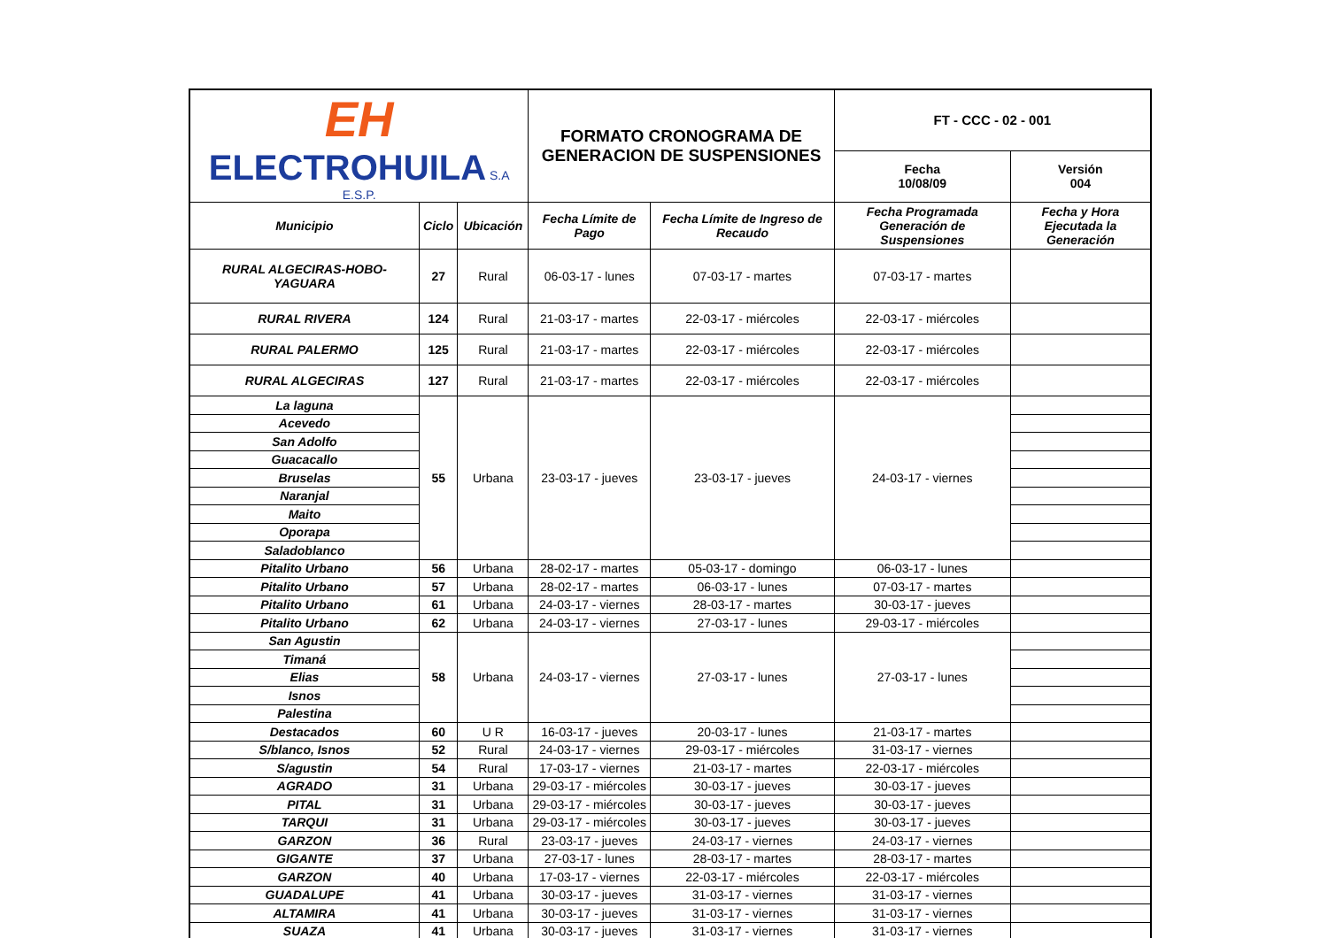| EH ELECTROHUILA S.A E.S.P. | | | FORMATO CRONOGRAMA DE GENERACION DE SUSPENSIONES | | FT - CCC - 02 - 001 | |
| | | | | | Fecha 10/08/09 | Versión 004 |
| Municipio | Ciclo | Ubicación | Fecha Límite de Pago | Fecha Límite de Ingreso de Recaudo | Fecha Programada Generación de Suspensiones | Fecha y Hora Ejecutada la Generación |
| RURAL ALGECIRAS-HOBO-YAGUARA | 27 | Rural | 06-03-17 - lunes | 07-03-17 - martes | 07-03-17 - martes | |
| RURAL RIVERA | 124 | Rural | 21-03-17 - martes | 22-03-17 - miércoles | 22-03-17 - miércoles | |
| RURAL PALERMO | 125 | Rural | 21-03-17 - martes | 22-03-17 - miércoles | 22-03-17 - miércoles | |
| RURAL ALGECIRAS | 127 | Rural | 21-03-17 - martes | 22-03-17 - miércoles | 22-03-17 - miércoles | |
| La laguna | 55 | Urbana | 23-03-17 - jueves | 23-03-17 - jueves | 24-03-17 - viernes | |
| Acevedo | | | | | | |
| San Adolfo | | | | | | |
| Guacacallo | | | | | | |
| Bruselas | | | | | | |
| Naranjal | | | | | | |
| Maito | | | | | | |
| Oporapa | | | | | | |
| Saladoblanco | | | | | | |
| Pitalito Urbano | 56 | Urbana | 28-02-17 - martes | 05-03-17 - domingo | 06-03-17 - lunes | |
| Pitalito Urbano | 57 | Urbana | 28-02-17 - martes | 06-03-17 - lunes | 07-03-17 - martes | |
| Pitalito Urbano | 61 | Urbana | 24-03-17 - viernes | 28-03-17 - martes | 30-03-17 - jueves | |
| Pitalito Urbano | 62 | Urbana | 24-03-17 - viernes | 27-03-17 - lunes | 29-03-17 - miércoles | |
| San Agustin | 58 | Urbana | 24-03-17 - viernes | 27-03-17 - lunes | 27-03-17 - lunes | |
| Timaná | | | | | | |
| Elias | | | | | | |
| Isnos | | | | | | |
| Palestina | | | | | | |
| Destacados | 60 | U R | 16-03-17 - jueves | 20-03-17 - lunes | 21-03-17 - martes | |
| S/blanco, Isnos | 52 | Rural | 24-03-17 - viernes | 29-03-17 - miércoles | 31-03-17 - viernes | |
| S/agustin | 54 | Rural | 17-03-17 - viernes | 21-03-17 - martes | 22-03-17 - miércoles | |
| AGRADO | 31 | Urbana | 29-03-17 - miércoles | 30-03-17 - jueves | 30-03-17 - jueves | |
| PITAL | 31 | Urbana | 29-03-17 - miércoles | 30-03-17 - jueves | 30-03-17 - jueves | |
| TARQUI | 31 | Urbana | 29-03-17 - miércoles | 30-03-17 - jueves | 30-03-17 - jueves | |
| GARZON | 36 | Rural | 23-03-17 - jueves | 24-03-17 - viernes | 24-03-17 - viernes | |
| GIGANTE | 37 | Urbana | 27-03-17 - lunes | 28-03-17 - martes | 28-03-17 - martes | |
| GARZON | 40 | Urbana | 17-03-17 - viernes | 22-03-17 - miércoles | 22-03-17 - miércoles | |
| GUADALUPE | 41 | Urbana | 30-03-17 - jueves | 31-03-17 - viernes | 31-03-17 - viernes | |
| ALTAMIRA | 41 | Urbana | 30-03-17 - jueves | 31-03-17 - viernes | 31-03-17 - viernes | |
| SUAZA | 41 | Urbana | 30-03-17 - jueves | 31-03-17 - viernes | 31-03-17 - viernes | |